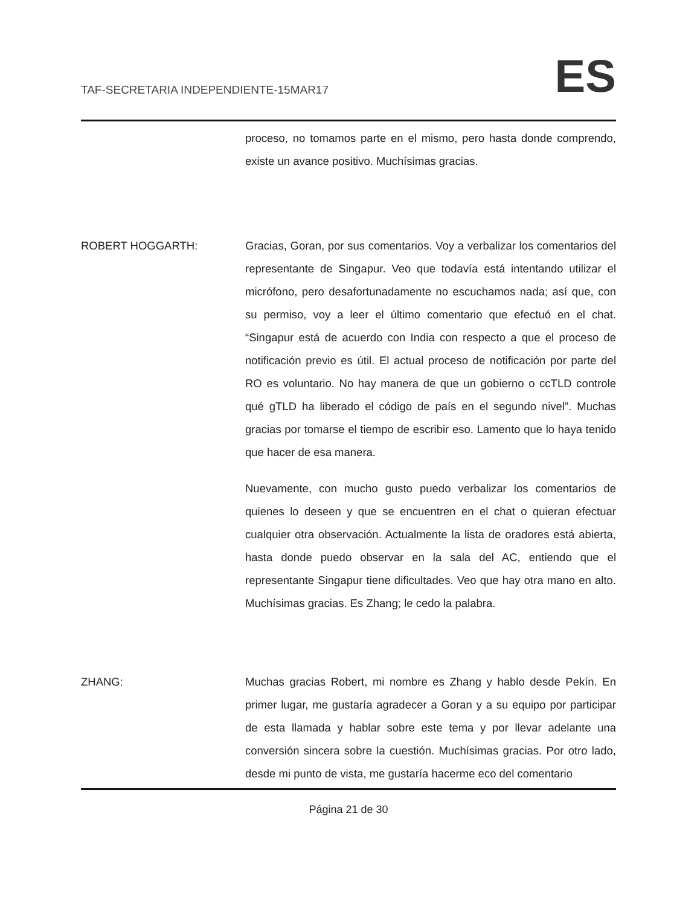TAF-SECRETARIA INDEPENDIENTE-15MAR17
ES
proceso, no tomamos parte en el mismo, pero hasta donde comprendo, existe un avance positivo. Muchísimas gracias.
ROBERT HOGGARTH: Gracias, Goran, por sus comentarios. Voy a verbalizar los comentarios del representante de Singapur. Veo que todavía está intentando utilizar el micrófono, pero desafortunadamente no escuchamos nada; así que, con su permiso, voy a leer el último comentario que efectuó en el chat. “Singapur está de acuerdo con India con respecto a que el proceso de notificación previo es útil. El actual proceso de notificación por parte del RO es voluntario. No hay manera de que un gobierno o ccTLD controle qué gTLD ha liberado el código de país en el segundo nivel”. Muchas gracias por tomarse el tiempo de escribir eso. Lamento que lo haya tenido que hacer de esa manera.
Nuevamente, con mucho gusto puedo verbalizar los comentarios de quienes lo deseen y que se encuentren en el chat o quieran efectuar cualquier otra observación. Actualmente la lista de oradores está abierta, hasta donde puedo observar en la sala del AC, entiendo que el representante Singapur tiene dificultades. Veo que hay otra mano en alto. Muchísimas gracias. Es Zhang; le cedo la palabra.
ZHANG: Muchas gracias Robert, mi nombre es Zhang y hablo desde Pekín. En primer lugar, me gustaría agradecer a Goran y a su equipo por participar de esta llamada y hablar sobre este tema y por llevar adelante una conversión sincera sobre la cuestión. Muchísimas gracias. Por otro lado, desde mi punto de vista, me gustaría hacerme eco del comentario
Página 21 de 30